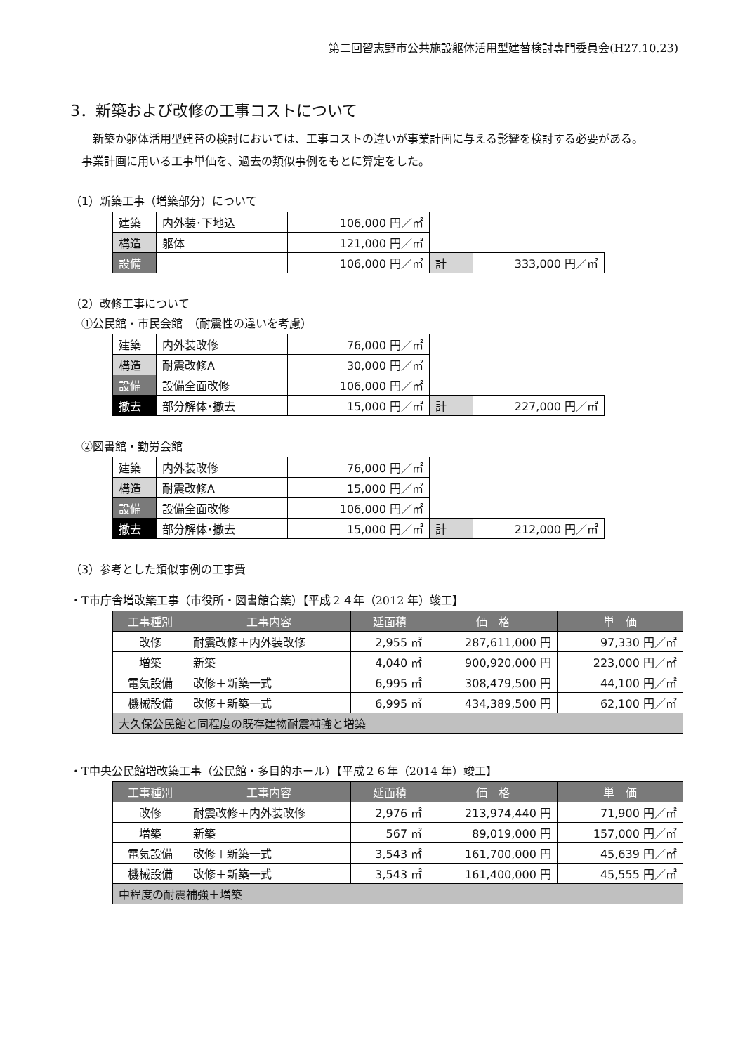第二回習志野市公共施設躯体活用型建替検討専門委員会(H27.10.23)
3．新築および改修の工事コストについて
　新築か躯体活用型建替の検討においては、工事コストの違いが事業計画に与える影響を検討する必要がある。
事業計画に用いる工事単価を、過去の類似事例をもとに算定をした。
（1）新築工事（増築部分）について
| 建築 | 内外装･下地込 | 106,000 円／㎡ | | |
| 構造 | 躯体 | 121,000 円／㎡ | | |
| 設備 | | 106,000 円／㎡ | 計 | 333,000 円／㎡ |
（2）改修工事について
①公民館・市民会館　（耐震性の違いを考慮）
| 建築 | 内外装改修 | 76,000 円／㎡ | | |
| 構造 | 耐震改修A | 30,000 円／㎡ | | |
| 設備 | 設備全面改修 | 106,000 円／㎡ | | |
| 撤去 | 部分解体･撤去 | 15,000 円／㎡ | 計 | 227,000 円／㎡ |
②図書館・勤労会館
| 建築 | 内外装改修 | 76,000 円／㎡ | | |
| 構造 | 耐震改修A | 15,000 円／㎡ | | |
| 設備 | 設備全面改修 | 106,000 円／㎡ | | |
| 撤去 | 部分解体･撤去 | 15,000 円／㎡ | 計 | 212,000 円／㎡ |
（3）参考とした類似事例の工事費
・T市庁舎増改築工事（市役所・図書館合築）【平成２４年（2012 年）竣工】
| 工事種別 | 工事内容 | 延面積 | 価 格 | 単 価 |
| --- | --- | --- | --- | --- |
| 改修 | 耐震改修＋内外装改修 | 2,955 ㎡ | 287,611,000 円 | 97,330 円／㎡ |
| 増築 | 新築 | 4,040 ㎡ | 900,920,000 円 | 223,000 円／㎡ |
| 電気設備 | 改修＋新築一式 | 6,995 ㎡ | 308,479,500 円 | 44,100 円／㎡ |
| 機械設備 | 改修＋新築一式 | 6,995 ㎡ | 434,389,500 円 | 62,100 円／㎡ |
| 大久保公民館と同程度の既存建物耐震補強と増築 | | | | |
・T中央公民館増改築工事（公民館・多目的ホール）【平成２６年（2014 年）竣工】
| 工事種別 | 工事内容 | 延面積 | 価 格 | 単 価 |
| --- | --- | --- | --- | --- |
| 改修 | 耐震改修＋内外装改修 | 2,976 ㎡ | 213,974,440 円 | 71,900 円／㎡ |
| 増築 | 新築 | 567 ㎡ | 89,019,000 円 | 157,000 円／㎡ |
| 電気設備 | 改修＋新築一式 | 3,543 ㎡ | 161,700,000 円 | 45,639 円／㎡ |
| 機械設備 | 改修＋新築一式 | 3,543 ㎡ | 161,400,000 円 | 45,555 円／㎡ |
| 中程度の耐震補強＋増築 | | | | |